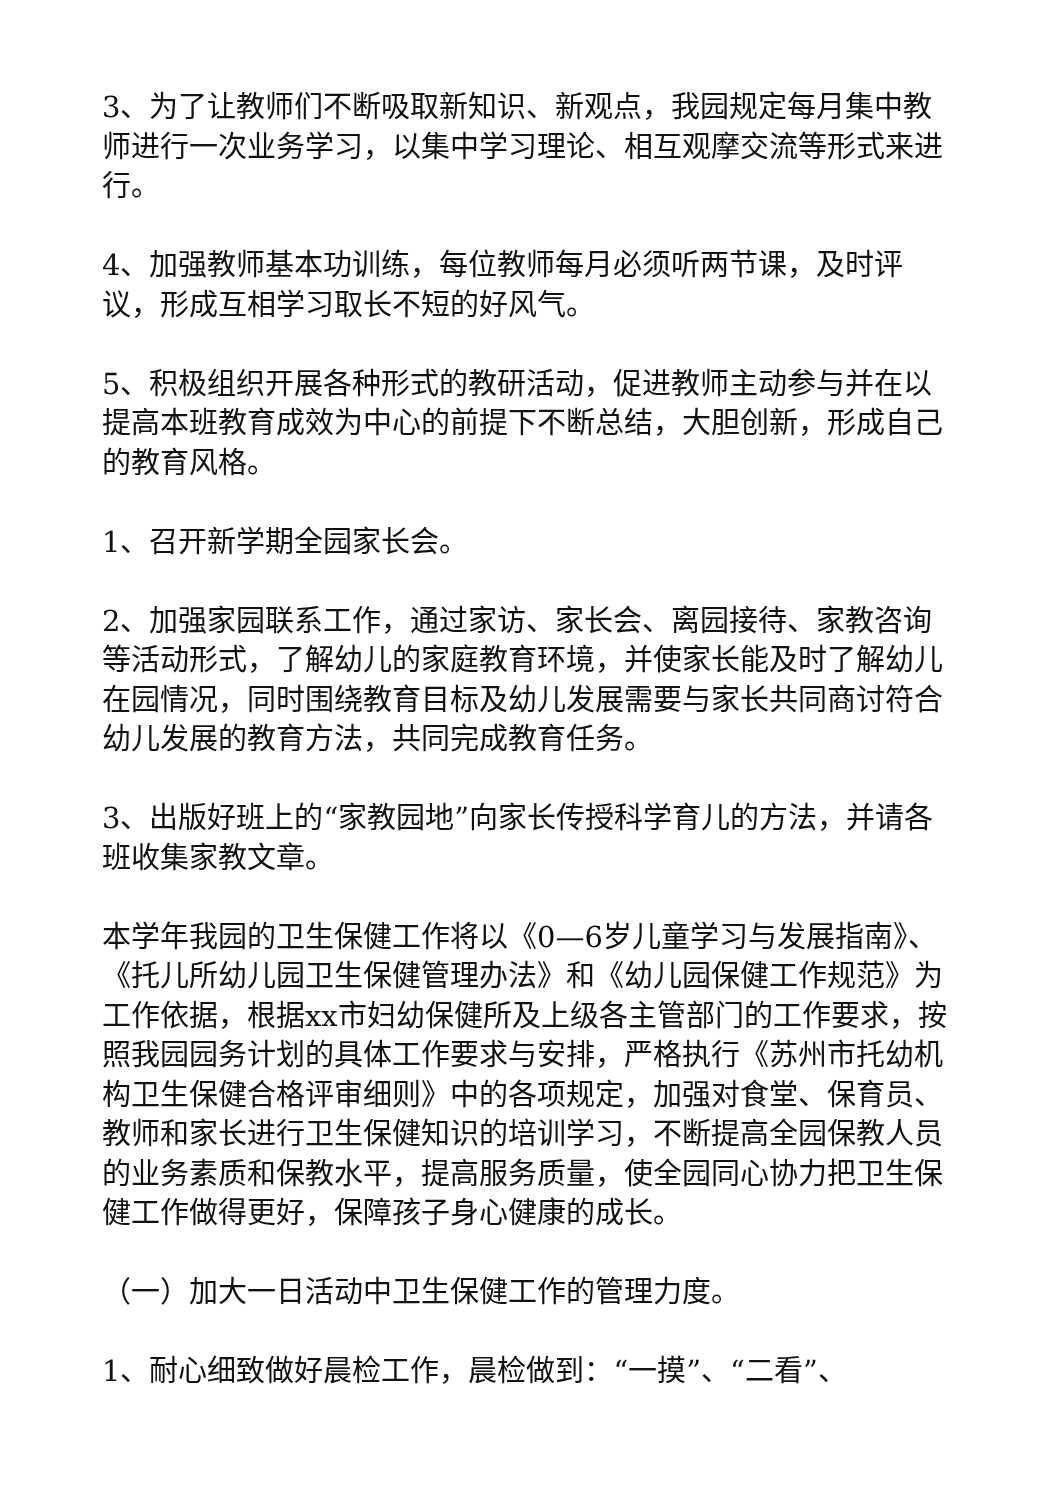3、为了让教师们不断吸取新知识、新观点，我园规定每月集中教师进行一次业务学习，以集中学习理论、相互观摩交流等形式来进行。
4、加强教师基本功训练，每位教师每月必须听两节课，及时评议，形成互相学习取长不短的好风气。
5、积极组织开展各种形式的教研活动，促进教师主动参与并在以提高本班教育成效为中心的前提下不断总结，大胆创新，形成自己的教育风格。
1、召开新学期全园家长会。
2、加强家园联系工作，通过家访、家长会、离园接待、家教咨询等活动形式，了解幼儿的家庭教育环境，并使家长能及时了解幼儿在园情况，同时围绕教育目标及幼儿发展需要与家长共同商讨符合幼儿发展的教育方法，共同完成教育任务。
3、出版好班上的“家教园地”向家长传授科学育儿的方法，并请各班收集家教文章。
本学年我园的卫生保健工作将以《0—6岁儿童学习与发展指南》、《托儿所幼儿园卫生保健管理办法》和《幼儿园保健工作规范》为工作依据，根据xx市妇幼保健所及上级各主管部门的工作要求，按照我园园务计划的具体工作要求与安排，严格执行《苏州市托幼机构卫生保健合格评审细则》中的各项规定，加强对食堂、保育员、教师和家长进行卫生保健知识的培训学习，不断提高全园保教人员的业务素质和保教水平，提高服务质量，使全园同心协力把卫生保健工作做得更好，保障孩子身心健康的成长。
（一）加大一日活动中卫生保健工作的管理力度。
1、耐心细致做好晨检工作，晨检做到：“一摸”、“二看”、